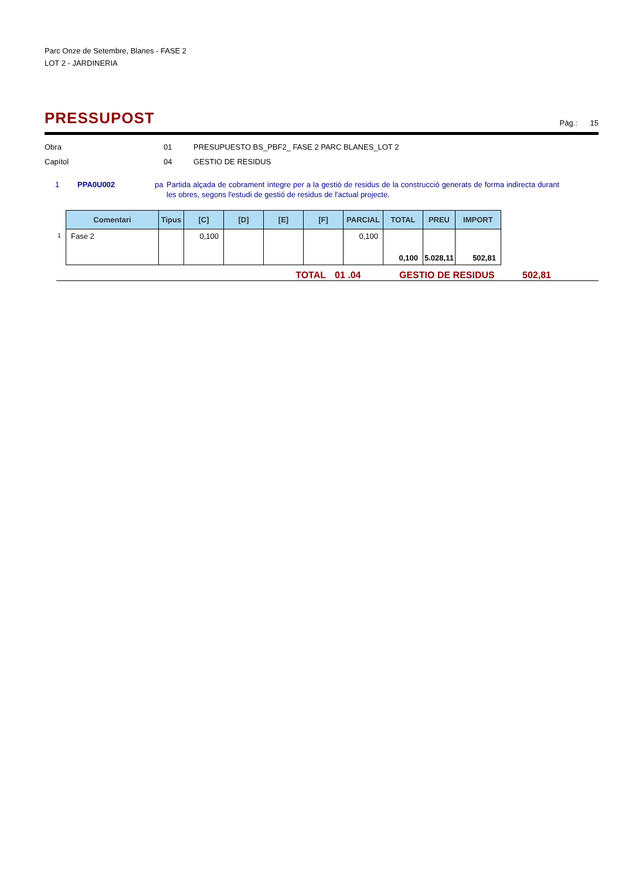Parc Onze de Setembre, Blanes - FASE 2
LOT 2 - JARDINERIA
PRESSUPOST
Pàg.: 15
Obra 01 PRESUPUESTO BS_PBF2_ FASE 2 PARC BLANES_LOT 2
Capítol 04 GESTIO DE RESIDUS
1 PPA0U002 pa Partida alçada de cobrament íntegre per a la gestió de residus de la construcció generats de forma indirecta durant les obres, segons l'estudi de gestió de residus de l'actual projecte.
| | Comentari | Tipus | [C] | [D] | [E] | [F] | PARCIAL | TOTAL | PREU | IMPORT |
| --- | --- | --- | --- | --- | --- | --- | --- | --- | --- | --- |
| 1 | Fase 2 | | 0,100 | | | | 0,100 | 0,100 | 5.028,11 | 502,81 |
TOTAL 01 .04 GESTIO DE RESIDUS 502,81